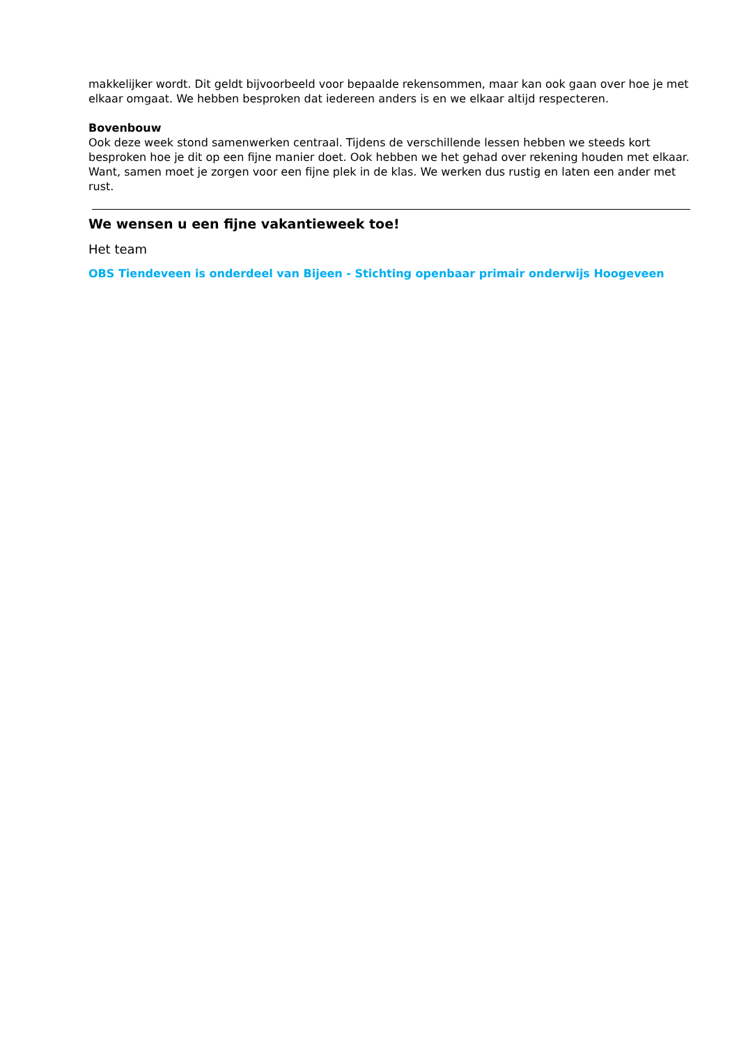makkelijker wordt. Dit geldt bijvoorbeeld voor bepaalde rekensommen, maar kan ook gaan over hoe je met elkaar omgaat. We hebben besproken dat iedereen anders is en we elkaar altijd respecteren.
Bovenbouw
Ook deze week stond samenwerken centraal. Tijdens de verschillende lessen hebben we steeds kort besproken hoe je dit op een fijne manier doet. Ook hebben we het gehad over rekening houden met elkaar. Want, samen moet je zorgen voor een fijne plek in de klas. We werken dus rustig en laten een ander met rust.
We wensen u een fijne vakantieweek toe!
Het team
OBS Tiendeveen is onderdeel van Bijeen - Stichting openbaar primair onderwijs Hoogeveen